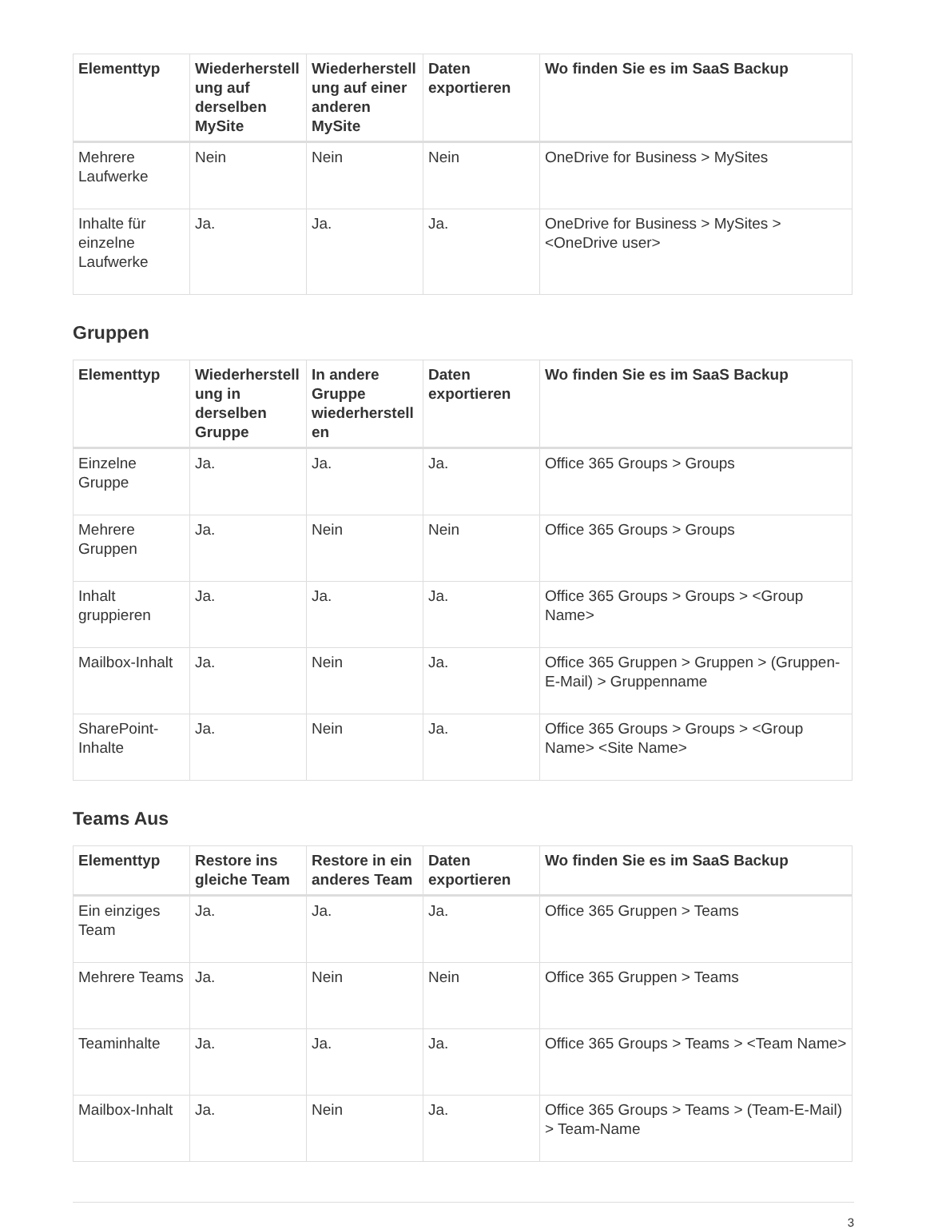| Elementtyp | Wiederherstell ung auf derselben MySite | Wiederherstell ung auf einer anderen MySite | Daten exportieren | Wo finden Sie es im SaaS Backup |
| --- | --- | --- | --- | --- |
| Mehrere Laufwerke | Nein | Nein | Nein | OneDrive for Business > MySites |
| Inhalte für einzelne Laufwerke | Ja. | Ja. | Ja. | OneDrive for Business > MySites > <OneDrive user> |
Gruppen
| Elementtyp | Wiederherstell ung in derselben Gruppe | In andere Gruppe wiederherstell en | Daten exportieren | Wo finden Sie es im SaaS Backup |
| --- | --- | --- | --- | --- |
| Einzelne Gruppe | Ja. | Ja. | Ja. | Office 365 Groups > Groups |
| Mehrere Gruppen | Ja. | Nein | Nein | Office 365 Groups > Groups |
| Inhalt gruppieren | Ja. | Ja. | Ja. | Office 365 Groups > Groups > <Group Name> |
| Mailbox-Inhalt | Ja. | Nein | Ja. | Office 365 Gruppen > Gruppen > (Gruppen-E-Mail) > Gruppenname |
| SharePoint-Inhalte | Ja. | Nein | Ja. | Office 365 Groups > Groups > <Group Name> <Site Name> |
Teams Aus
| Elementtyp | Restore ins gleiche Team | Restore in ein anderes Team | Daten exportieren | Wo finden Sie es im SaaS Backup |
| --- | --- | --- | --- | --- |
| Ein einziges Team | Ja. | Ja. | Ja. | Office 365 Gruppen > Teams |
| Mehrere Teams | Ja. | Nein | Nein | Office 365 Gruppen > Teams |
| Teaminhalte | Ja. | Ja. | Ja. | Office 365 Groups > Teams > <Team Name> |
| Mailbox-Inhalt | Ja. | Nein | Ja. | Office 365 Groups > Teams > (Team-E-Mail) > Team-Name |
3